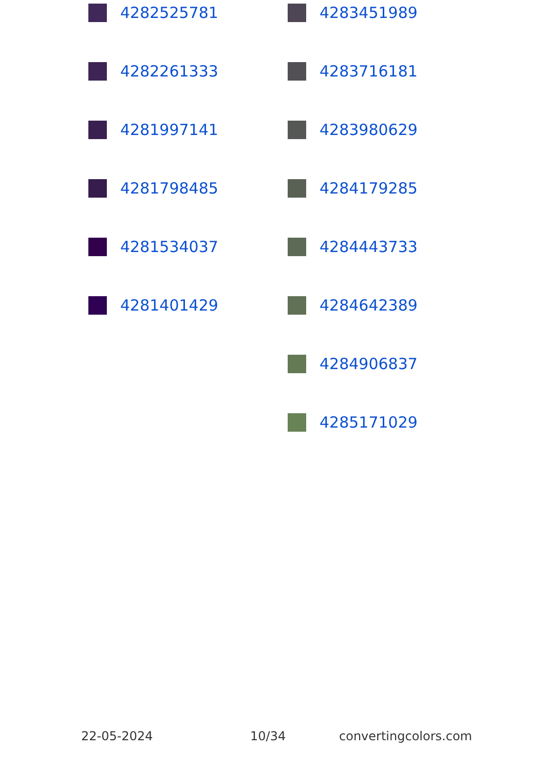4282525781
4282261333
4281997141
4281798485
4281534037
4281401429
4283451989
4283716181
4283980629
4284179285
4284443733
4284642389
4284906837
4285171029
22-05-2024 10/34 convertingcolors.com